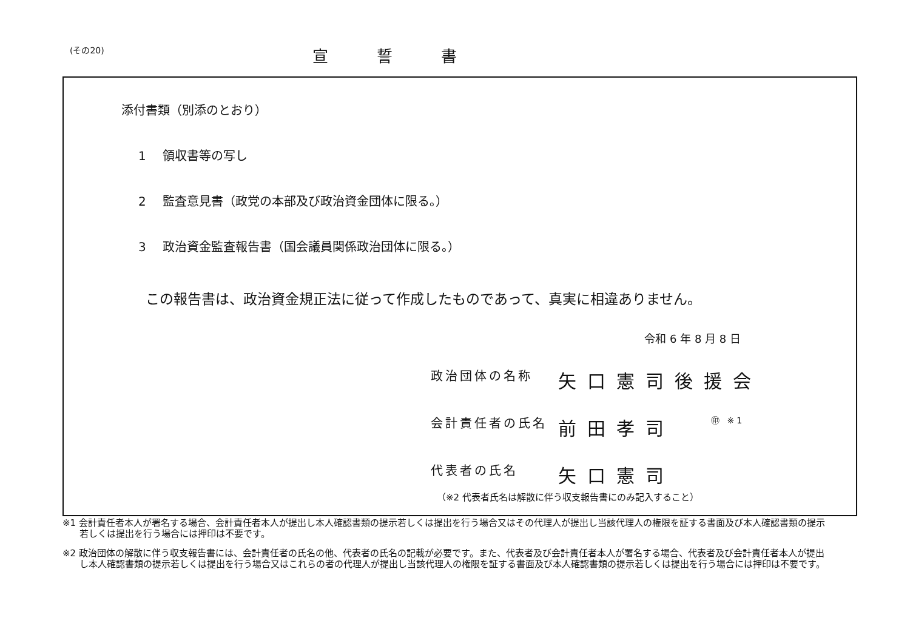(その20)
宣誓書
添付書類（別添のとおり）
1 領収書等の写し
2 監査意見書（政党の本部及び政治資金団体に限る。）
3 政治資金監査報告書（国会議員関係政治団体に限る。）
この報告書は、政治資金規正法に従って作成したものであって、真実に相違ありません。
令和 6 年 8 月 8 日
政治団体の名称
矢口憲司後援会
会計責任者の氏名
前田孝司
㊞ ※1
代表者の氏名
矢口憲司
（※2 代表者氏名は解散に伴う収支報告書にのみ記入すること）
※1 会計責任者本人が署名する場合、会計責任者本人が提出し本人確認書類の提示若しくは提出を行う場合又はその代理人が提出し当該代理人の権限を証する書面及び本人確認書類の提示若しくは提出を行う場合には押印は不要です。
※2 政治団体の解散に伴う収支報告書には、会計責任者の氏名の他、代表者の氏名の記載が必要です。また、代表者及び会計責任者本人が署名する場合、代表者及び会計責任者本人が提出し本人確認書類の提示若しくは提出を行う場合又はこれらの者の代理人が提出し当該代理人の権限を証する書面及び本人確認書類の提示若しくは提出を行う場合には押印は不要です。